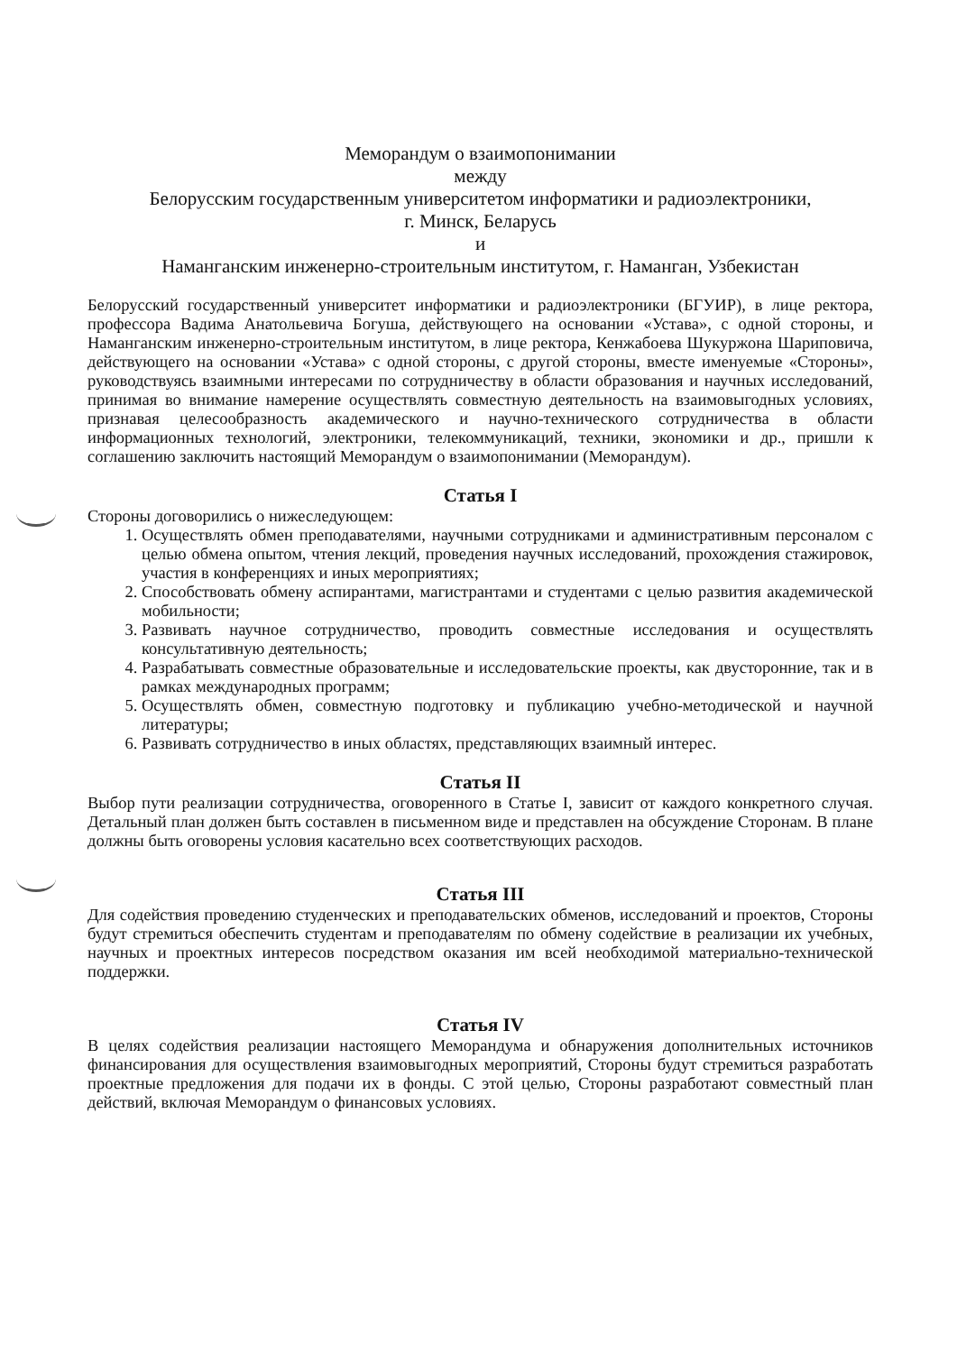Меморандум о взаимопонимании
между
Белорусским государственным университетом информатики и радиоэлектроники,
г. Минск, Беларусь
и
Наманганским инженерно-строительным институтом, г. Наманган, Узбекистан
Белорусский государственный университет информатики и радиоэлектроники (БГУИР), в лице ректора, профессора Вадима Анатольевича Богуша, действующего на основании «Устава», с одной стороны, и Наманганским инженерно-строительным институтом, в лице ректора, Кенжабоева Шукуржона Шариповича, действующего на основании «Устава» с одной стороны, с другой стороны, вместе именуемые «Стороны», руководствуясь взаимными интересами по сотрудничеству в области образования и научных исследований, принимая во внимание намерение осуществлять совместную деятельность на взаимовыгодных условиях, признавая целесообразность академического и научно-технического сотрудничества в области информационных технологий, электроники, телекоммуникаций, техники, экономики и др., пришли к соглашению заключить настоящий Меморандум о взаимопонимании (Меморандум).
Статья I
Стороны договорились о нижеследующем:
1. Осуществлять обмен преподавателями, научными сотрудниками и административным персоналом с целью обмена опытом, чтения лекций, проведения научных исследований, прохождения стажировок, участия в конференциях и иных мероприятиях;
2. Способствовать обмену аспирантами, магистрантами и студентами с целью развития академической мобильности;
3. Развивать научное сотрудничество, проводить совместные исследования и осуществлять консультативную деятельность;
4. Разрабатывать совместные образовательные и исследовательские проекты, как двусторонние, так и в рамках международных программ;
5. Осуществлять обмен, совместную подготовку и публикацию учебно-методической и научной литературы;
6. Развивать сотрудничество в иных областях, представляющих взаимный интерес.
Статья II
Выбор пути реализации сотрудничества, оговоренного в Статье I, зависит от каждого конкретного случая. Детальный план должен быть составлен в письменном виде и представлен на обсуждение Сторонам. В плане должны быть оговорены условия касательно всех соответствующих расходов.
Статья III
Для содействия проведению студенческих и преподавательских обменов, исследований и проектов, Стороны будут стремиться обеспечить студентам и преподавателям по обмену содействие в реализации их учебных, научных и проектных интересов посредством оказания им всей необходимой материально-технической поддержки.
Статья IV
В целях содействия реализации настоящего Меморандума и обнаружения дополнительных источников финансирования для осуществления взаимовыгодных мероприятий, Стороны будут стремиться разработать проектные предложения для подачи их в фонды. С этой целью, Стороны разработают совместный план действий, включая Меморандум о финансовых условиях.